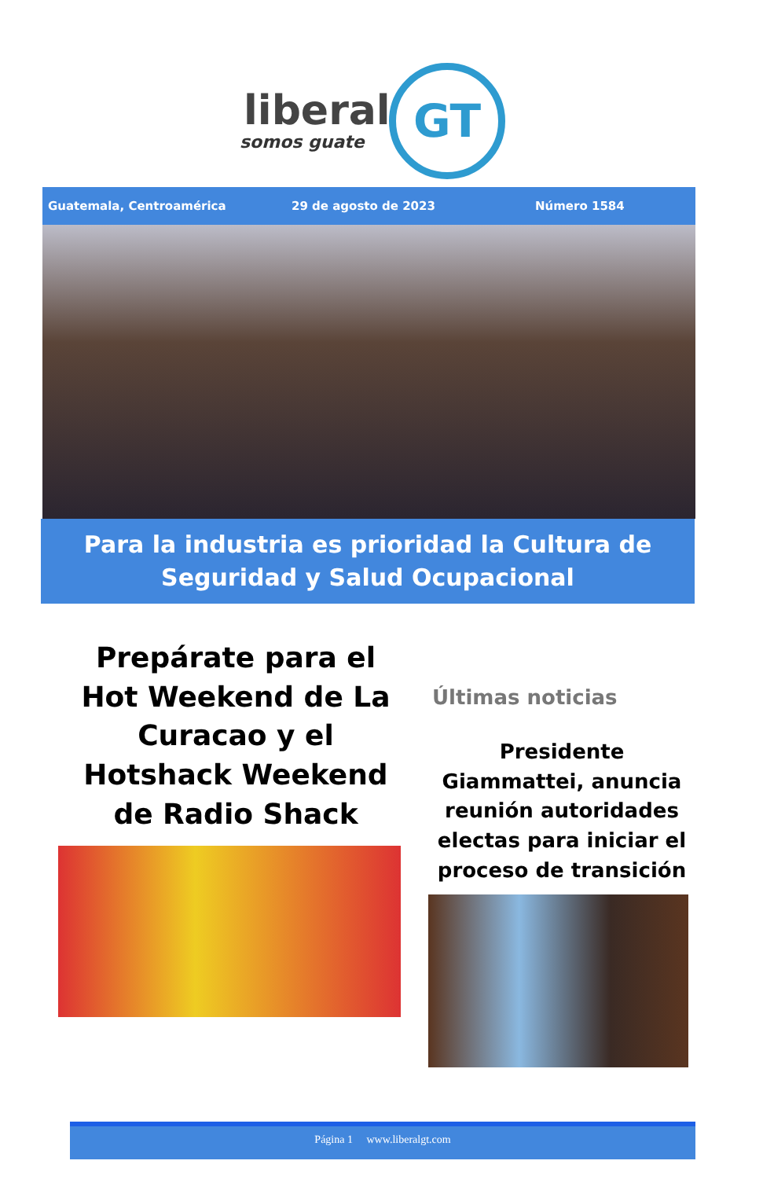liberal
somos guate
GT
Guatemala, Centroamérica 29 de agosto de 2023 Número 1584
Para la industria es prioridad la Cultura de
Seguridad y Salud Ocupacional
Prepárate para el Hot Weekend de La Curacao y el Hotshack Weekend de Radio Shack
Últimas noticias
Presidente Giammattei, anuncia reunión autoridades electas para iniciar el proceso de transición
Página 1 www.liberalgt.com